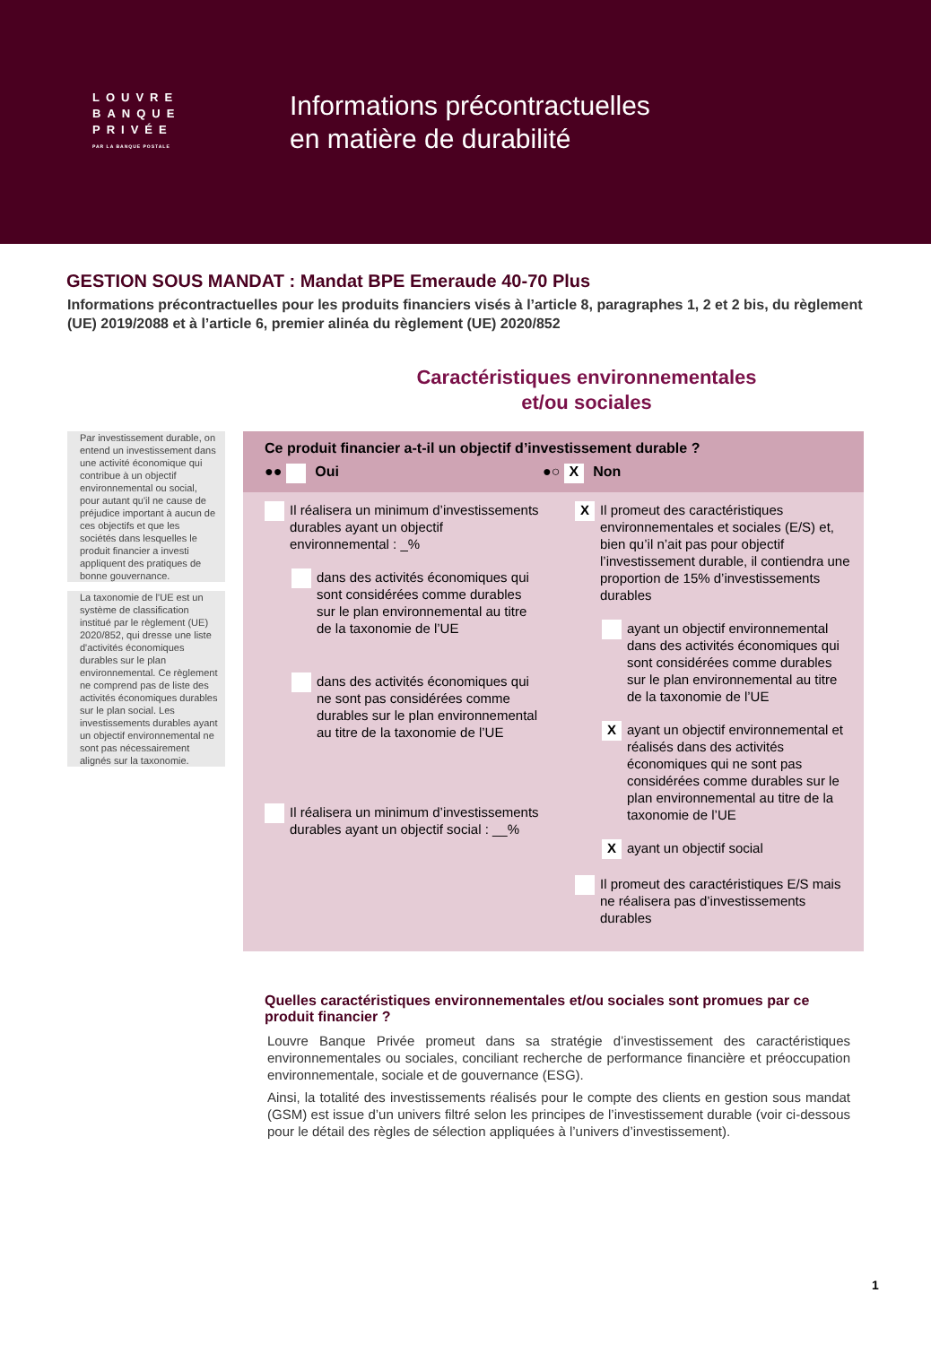LOUVRE
BANQUE
PRIVÉE
PAR LA BANQUE POSTALE
Informations précontractuelles
en matière de durabilité
GESTION SOUS MANDAT : Mandat BPE Emeraude 40-70 Plus
Informations précontractuelles pour les produits financiers visés à l’article 8, paragraphes 1, 2 et 2 bis, du règlement (UE) 2019/2088 et à l’article 6, premier alinéa du règlement (UE) 2020/852
Caractéristiques environnementales
et/ou sociales
Par investissement durable, on entend un investissement dans une activité économique qui contribue à un objectif environnemental ou social, pour autant qu'il ne cause de préjudice important à aucun de ces objectifs et que les sociétés dans lesquelles le produit financier a investi appliquent des pratiques de bonne gouvernance.
La taxonomie de l’UE est un système de classification institué par le règlement (UE) 2020/852, qui dresse une liste d'activités économiques durables sur le plan environnemental. Ce règlement ne comprend pas de liste des activités économiques durables sur le plan social. Les investissements durables ayant un objectif environnemental ne sont pas nécessairement alignés sur la taxonomie.
Ce produit financier a-t-il un objectif d’investissement durable ?
●● Oui ●○ X Non
Il réalisera un minimum d’investissements durables ayant un objectif environnemental : _%
dans des activités économiques qui sont considérées comme durables sur le plan environnemental au titre de la taxonomie de l’UE
dans des activités économiques qui ne sont pas considérées comme durables sur le plan environnemental au titre de la taxonomie de l’UE
Il réalisera un minimum d’investissements durables ayant un objectif social : __%
X Il promeut des caractéristiques environnementales et sociales (E/S) et, bien qu’il n’ait pas pour objectif l’investissement durable, il contiendra une proportion de 15% d’investissements durables
ayant un objectif environnemental dans des activités économiques qui sont considérées comme durables sur le plan environnemental au titre de la taxonomie de l’UE
Xayant un objectif environnemental et réalisés dans des activités économiques qui ne sont pas considérées comme durables sur le plan environnemental au titre de la taxonomie de l’UE
Xayant un objectif social
Il promeut des caractéristiques E/S mais ne réalisera pas d’investissements durables
Quelles caractéristiques environnementales et/ou sociales sont promues par ce produit financier ?
Louvre Banque Privée promeut dans sa stratégie d’investissement des caractéristiques environnementales ou sociales, conciliant recherche de performance financière et préoccupation environnementale, sociale et de gouvernance (ESG).
Ainsi, la totalité des investissements réalisés pour le compte des clients en gestion sous mandat (GSM) est issue d’un univers filtré selon les principes de l’investissement durable (voir ci-dessous pour le détail des règles de sélection appliquées à l’univers d’investissement).
1